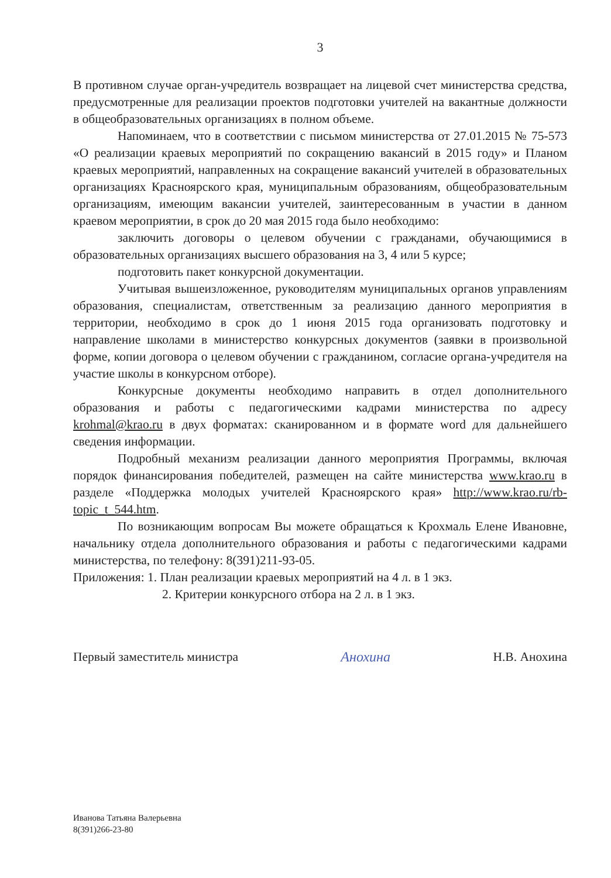3
В противном случае орган-учредитель возвращает на лицевой счет министерства средства, предусмотренные для реализации проектов подготовки учителей на вакантные должности в общеобразовательных организациях в полном объеме.
Напоминаем, что в соответствии с письмом министерства от 27.01.2015 № 75-573 «О реализации краевых мероприятий по сокращению вакансий в 2015 году» и Планом краевых мероприятий, направленных на сокращение вакансий учителей в образовательных организациях Красноярского края, муниципальным образованиям, общеобразовательным организациям, имеющим вакансии учителей, заинтересованным в участии в данном краевом мероприятии, в срок до 20 мая 2015 года было необходимо:
заключить договоры о целевом обучении с гражданами, обучающимися в образовательных организациях высшего образования на 3, 4 или 5 курсе;
подготовить пакет конкурсной документации.
Учитывая вышеизложенное, руководителям муниципальных органов управлениям образования, специалистам, ответственным за реализацию данного мероприятия в территории, необходимо в срок до 1 июня 2015 года организовать подготовку и направление школами в министерство конкурсных документов (заявки в произвольной форме, копии договора о целевом обучении с гражданином, согласие органа-учредителя на участие школы в конкурсном отборе).
Конкурсные документы необходимо направить в отдел дополнительного образования и работы с педагогическими кадрами министерства по адресу krohmal@krao.ru в двух форматах: сканированном и в формате word для дальнейшего сведения информации.
Подробный механизм реализации данного мероприятия Программы, включая порядок финансирования победителей, размещен на сайте министерства www.krao.ru в разделе «Поддержка молодых учителей Красноярского края» http://www.krao.ru/rb-topic_t_544.htm.
По возникающим вопросам Вы можете обращаться к Крохмаль Елене Ивановне, начальнику отдела дополнительного образования и работы с педагогическими кадрами министерства, по телефону: 8(391)211-93-05.
Приложения: 1. План реализации краевых мероприятий на 4 л. в 1 экз.
2. Критерии конкурсного отбора на 2 л. в 1 экз.
Первый заместитель министра Анохина Н.В. Анохина
Иванова Татьяна Валерьевна
8(391)266-23-80